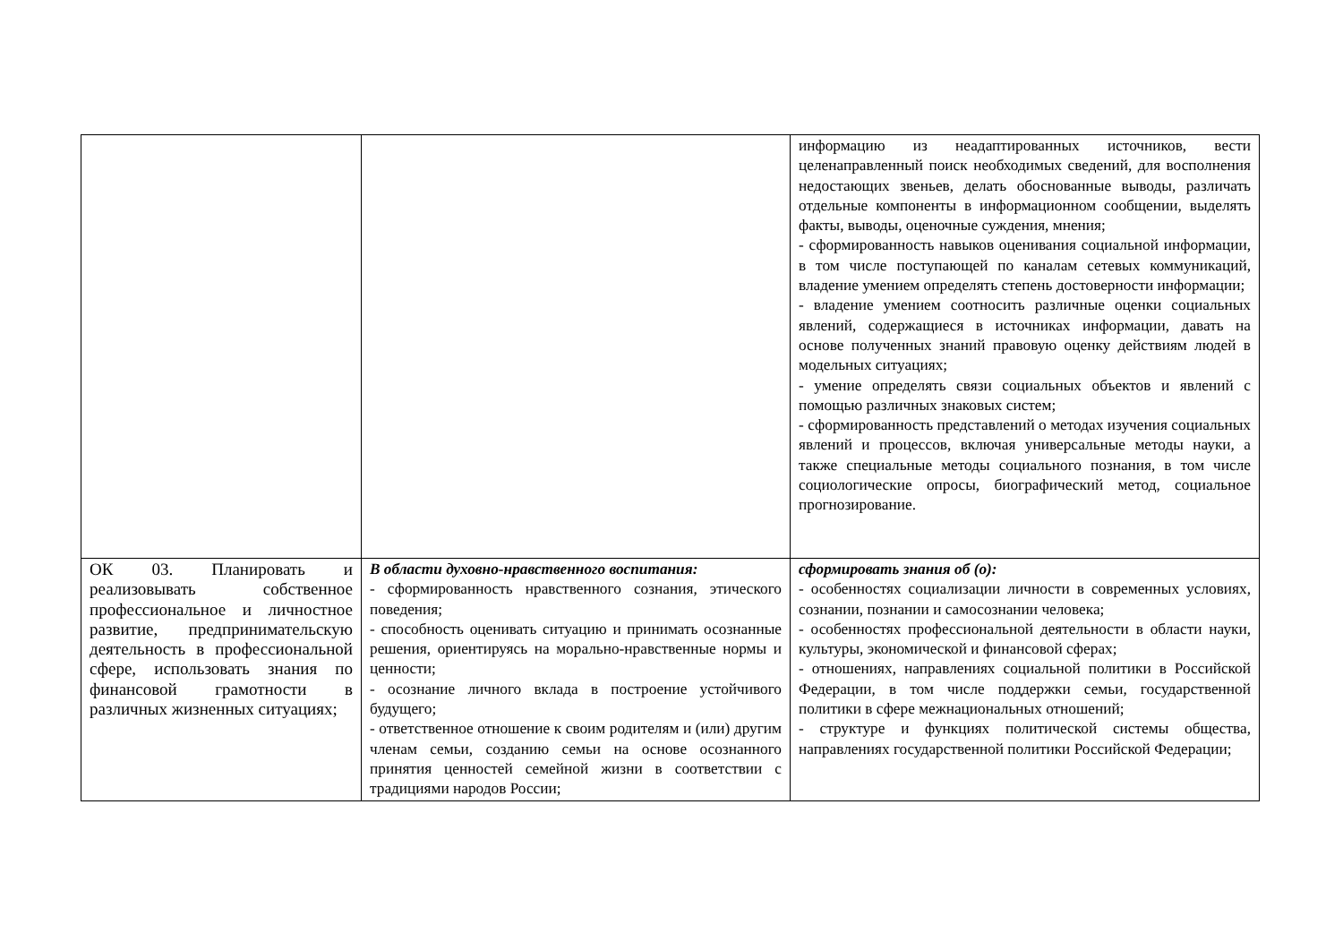| | | информацию из неадаптированных источников, вести целенаправленный поиск необходимых сведений, для восполнения недостающих звеньев, делать обоснованные выводы, различать отдельные компоненты в информационном сообщении, выделять факты, выводы, оценочные суждения, мнения; - сформированность навыков оценивания социальной информации, в том числе поступающей по каналам сетевых коммуникаций, владение умением определять степень достоверности информации; - владение умением соотносить различные оценки социальных явлений, содержащиеся в источниках информации, давать на основе полученных знаний правовую оценку действиям людей в модельных ситуациях; - умение определять связи социальных объектов и явлений с помощью различных знаковых систем; - сформированность представлений о методах изучения социальных явлений и процессов, включая универсальные методы науки, а также специальные методы социального познания, в том числе социологические опросы, биографический метод, социальное прогнозирование. |
| ОК 03. Планировать и реализовывать собственное профессиональное и личностное развитие, предпринимательскую деятельность в профессиональной сфере, использовать знания по финансовой грамотности в различных жизненных ситуациях; | В области духовно-нравственного воспитания: - сформированность нравственного сознания, этического поведения; - способность оценивать ситуацию и принимать осознанные решения, ориентируясь на морально-нравственные нормы и ценности; - осознание личного вклада в построение устойчивого будущего; - ответственное отношение к своим родителям и (или) другим членам семьи, созданию семьи на основе осознанного принятия ценностей семейной жизни в соответствии с традициями народов России; | сформировать знания об (о): - особенностях социализации личности в современных условиях, сознании, познании и самосознании человека; - особенностях профессиональной деятельности в области науки, культуры, экономической и финансовой сферах; - отношениях, направлениях социальной политики в Российской Федерации, в том числе поддержки семьи, государственной политики в сфере межнациональных отношений; - структуре и функциях политической системы общества, направлениях государственной политики Российской Федерации; |